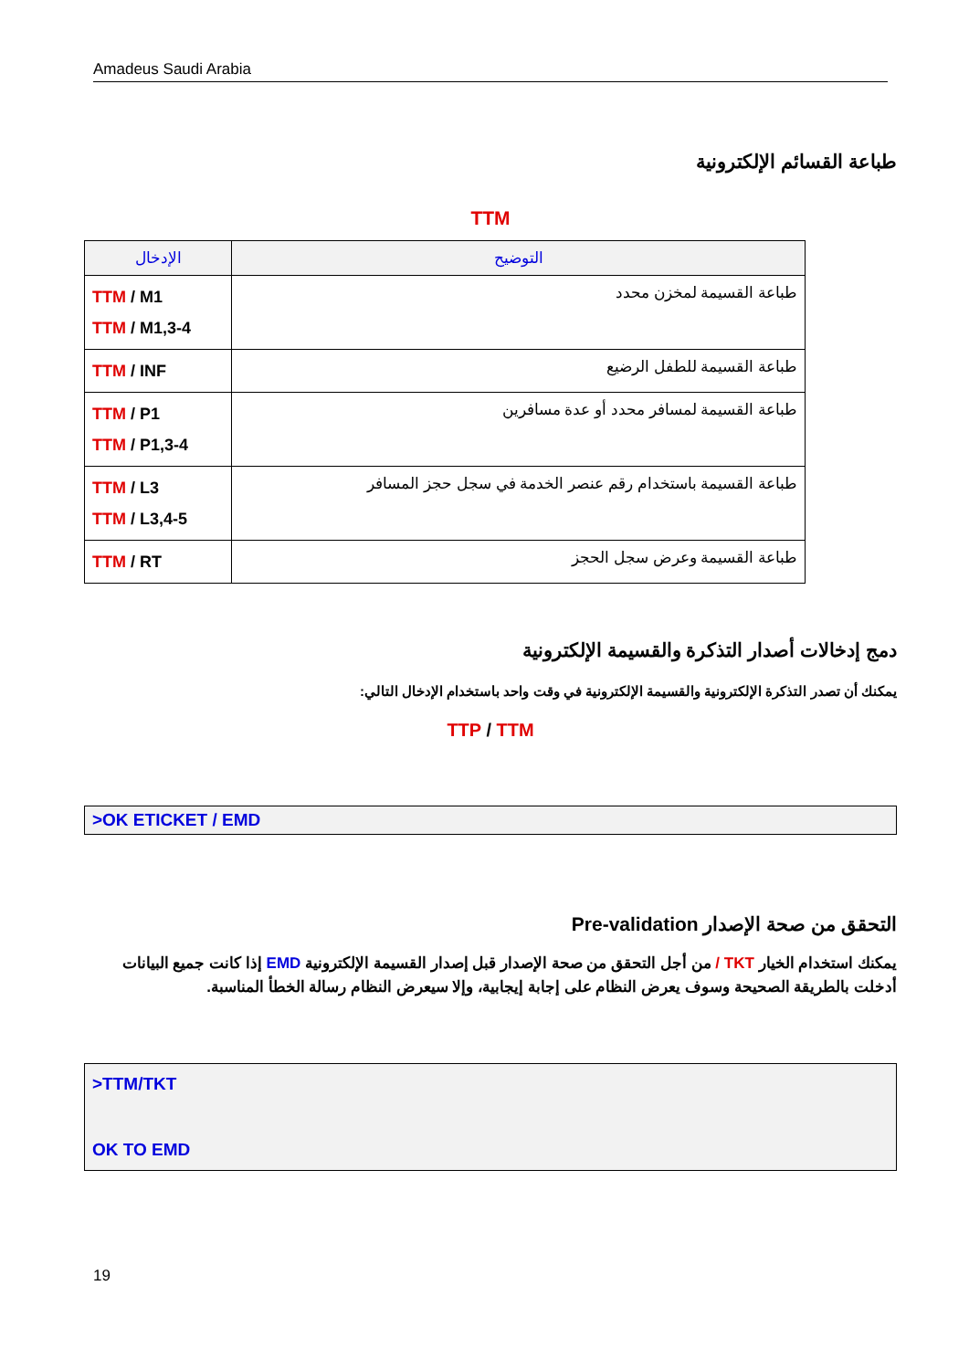Amadeus Saudi Arabia
طباعة القسائم الإلكترونية
TTM
| الإدخال | التوضيح |
| --- | --- |
| TTM / M1 TTM / M1,3-4 | طباعة القسيمة لمخزن محدد |
| TTM / INF | طباعة القسيمة للطفل الرضيع |
| TTM / P1 TTM / P1,3-4 | طباعة القسيمة لمسافر محدد أو عدة مسافرين |
| TTM / L3 TTM / L3,4-5 | طباعة القسيمة باستخدام رقم عنصر الخدمة في سجل حجز المسافر |
| TTM / RT | طباعة القسيمة وعرض سجل الحجز |
دمج إدخالات أصدار التذكرة والقسيمة الإلكترونية
يمكنك أن تصدر التذكرة الإلكترونية والقسيمة الإلكترونية في وقت واحد باستخدام الإدخال التالي:
TTP / TTM
>OK ETICKET / EMD
التحقق من صحة الإصدار Pre-validation
يمكنك استخدام الخيار TKT / من أجل التحقق من صحة الإصدار قبل إصدار القسيمة الإلكترونية EMD إذا كانت جميع البيانات أدخلت بالطريقة الصحيحة وسوف يعرض النظام على إجابة إيجابية، وإلا سيعرض النظام رسالة الخطأ المناسبة.
>TTM/TKT
OK TO EMD
19